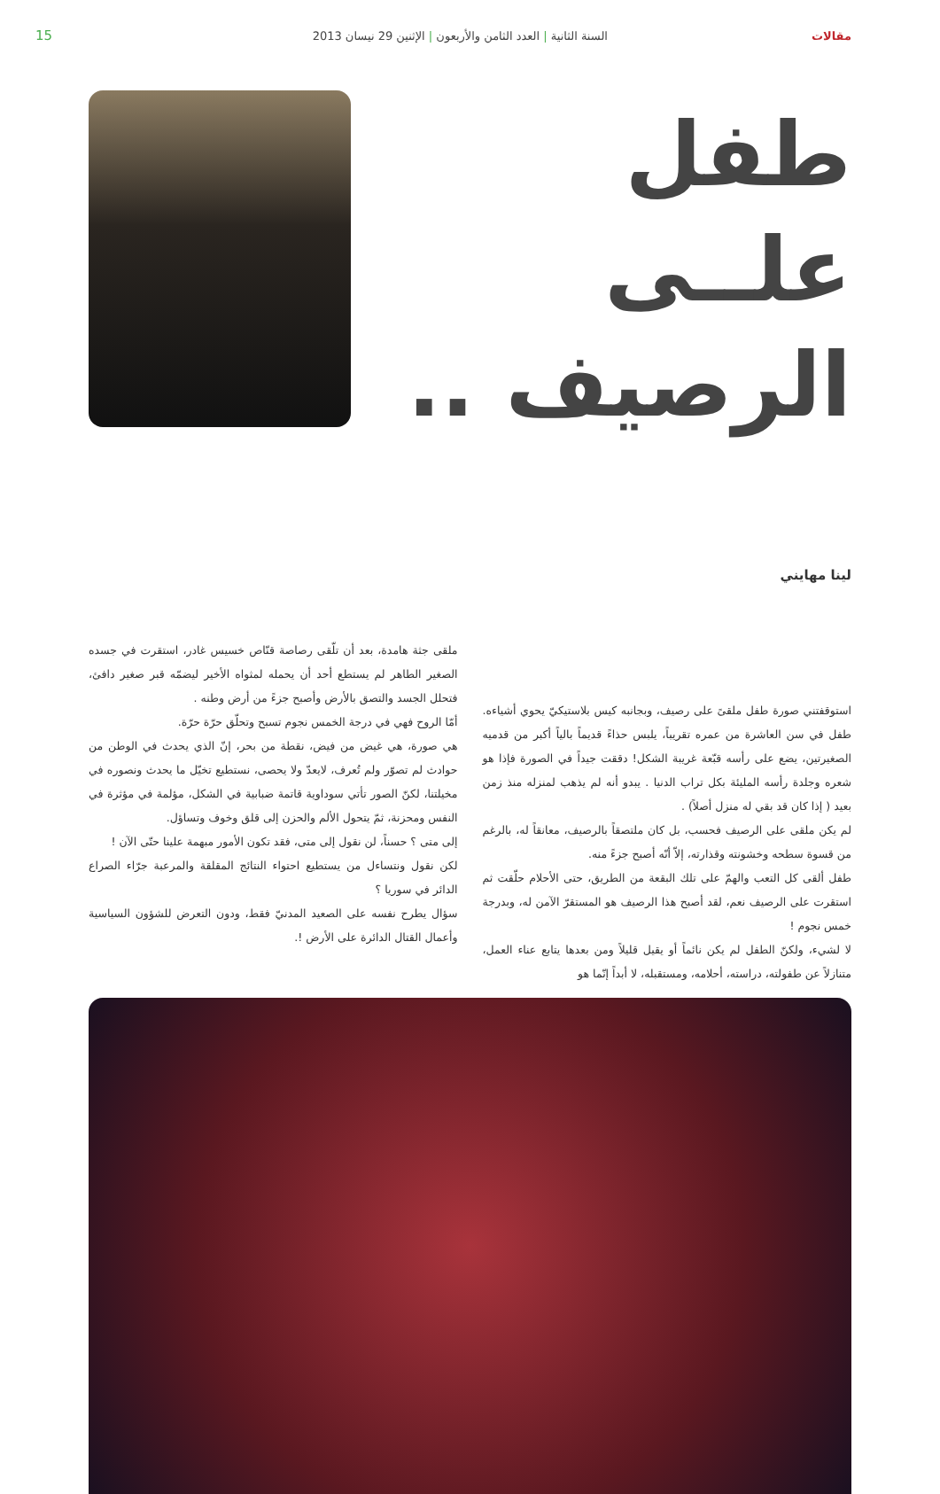مقالات السنة الثانية | العدد الثامن والأربعون | الإثنين 29 نيسان 2013 15
طفل
علــى
الرصيف ..
لينا مهايني
استوقفتني صورة طفل ملقىً على رصيف، وبجانبه كيس بلاستيكيّ يحوي أشياءه. طفل في سن العاشرة من عمره تقريباً، يلبس حذاءً قديماً بالياً أكبر من قدميه الصغيرتين، يضع على رأسه قبّعة غريبة الشكل! دققت جيداً في الصورة فإذا هو شعره وجلدة رأسه المليئة بكل تراب الدنيا . يبدو أنه لم يذهب لمنزله منذ زمن بعيد ( إذا كان قد بقي له منزل أصلاً) .
لم يكن ملقى على الرصيف فحسب، بل كان ملتصقاً بالرصيف، معانقاً له، بالرغم من قسوة سطحه وخشونته وقذارته، إلاّ أنّه أصبح جزءً منه.
طفل ألقى كل التعب والهمّ على تلك البقعة من الطريق، حتى الأحلام حلّقت ثم استقرت على الرصيف نعم، لقد أصبح هذا الرصيف هو المستقرّ الآمن له، وبدرجة خمس نجوم !
لا لشيء، ولكنّ الطفل لم يكن نائماً أو يقيل قليلاً ومن بعدها يتابع عناء العمل، متنازلاً عن طفولته، دراسته، أحلامه، ومستقبله، لا أبداً إنّما هو
ملقى جثة هامدة، بعد أن تلّقى رصاصة قنّاص خسيس غادر، استقرت في جسده الصغير الطاهر لم يستطع أحد أن يحمله لمثواه الأخير ليضمّه قبر صغير دافئ، فتحلل الجسد والتصق بالأرض وأصبح جزءً من أرض وطنه .
أمّا الروح فهي في درجة الخمس نجوم تسبح وتحلّق حرّة حرّة.
هي صورة، هي غيض من فيض، نقطة من بحر، إنّ الذي يحدث في الوطن من حوادث لم تصوّر ولم تُعرف، لايعدّ ولا يحصى، نستطيع تخيّل ما يحدث ونصوره في مخيلتنا، لكنّ الصور تأتي سوداوية قاتمة ضبابية في الشكل، مؤلمة في مؤثرة في النفس ومحزنة، ثمّ يتحول الألم والحزن إلى قلق وخوف وتساؤل.
إلى متى ؟ حسناً، لن نقول إلى متى، فقد تكون الأمور مبهمة علينا حتّى الآن !
لكن نقول ونتساءل من يستطيع احتواء النتائج المقلقة والمرعبة جرّاء الصراع الدائر في سوريا ؟
سؤال يطرح نفسه على الصعيد المدنيّ فقط، ودون التعرض للشؤون السياسية وأعمال القتال الدائرة على الأرض !.